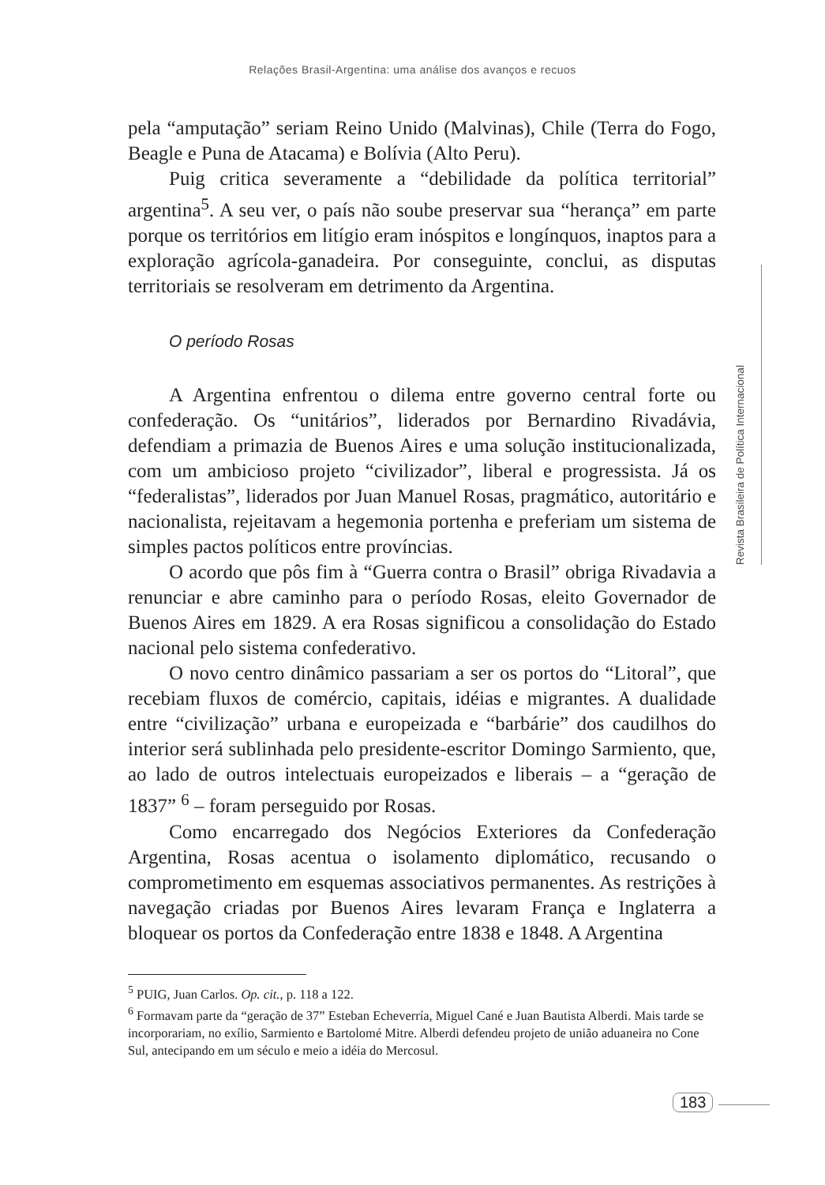Relações Brasil-Argentina: uma análise dos avanços e recuos
pela “amputação” seriam Reino Unido (Malvinas), Chile (Terra do Fogo, Beagle e Puna de Atacama) e Bolívia (Alto Peru).
Puig critica severamente a “debilidade da política territorial” argentina<sup>5</sup>. A seu ver, o país não soube preservar sua “herança” em parte porque os territórios em litígio eram inóspitos e longínquos, inaptos para a exploração agrícola-ganadeira. Por conseguinte, conclui, as disputas territoriais se resolveram em detrimento da Argentina.
O período Rosas
A Argentina enfrentou o dilema entre governo central forte ou confederação. Os “unitários”, liderados por Bernardino Rivadávia, defendiam a primazia de Buenos Aires e uma solução institucionalizada, com um ambicioso projeto “civilizador”, liberal e progressista. Já os “federalistas”, liderados por Juan Manuel Rosas, pragmático, autoritário e nacionalista, rejeitavam a hegemonia portenha e preferiam um sistema de simples pactos políticos entre províncias.
O acordo que pôs fim à “Guerra contra o Brasil” obriga Rivadavia a renunciar e abre caminho para o período Rosas, eleito Governador de Buenos Aires em 1829. A era Rosas significou a consolidação do Estado nacional pelo sistema confederativo.
O novo centro dinâmico passariam a ser os portos do “Litoral”, que recebiam fluxos de comércio, capitais, idéias e migrantes. A dualidade entre “civilização” urbana e europeizada e “barbárie” dos caudilhos do interior será sublinhada pelo presidente-escritor Domingo Sarmiento, que, ao lado de outros intelectuais europeizados e liberais – a “geração de 1837” <sup>6</sup> – foram perseguido por Rosas.
Como encarregado dos Negócios Exteriores da Confederação Argentina, Rosas acentua o isolamento diplomático, recusando o comprometimento em esquemas associativos permanentes. As restrições à navegação criadas por Buenos Aires levaram França e Inglaterra a bloquear os portos da Confederação entre 1838 e 1848. A Argentina
<sup>5</sup> PUIG, Juan Carlos. Op. cit., p. 118 a 122.
<sup>6</sup> Formavam parte da “geração de 37” Esteban Echeverría, Miguel Cané e Juan Bautista Alberdi. Mais tarde se incorporariam, no exílio, Sarmiento e Bartolomé Mitre. Alberdi defendeu projeto de união aduaneira no Cone Sul, antecipando em um século e meio a idéia do Mercosul.
Revista Brasileira de Política Internacional
183